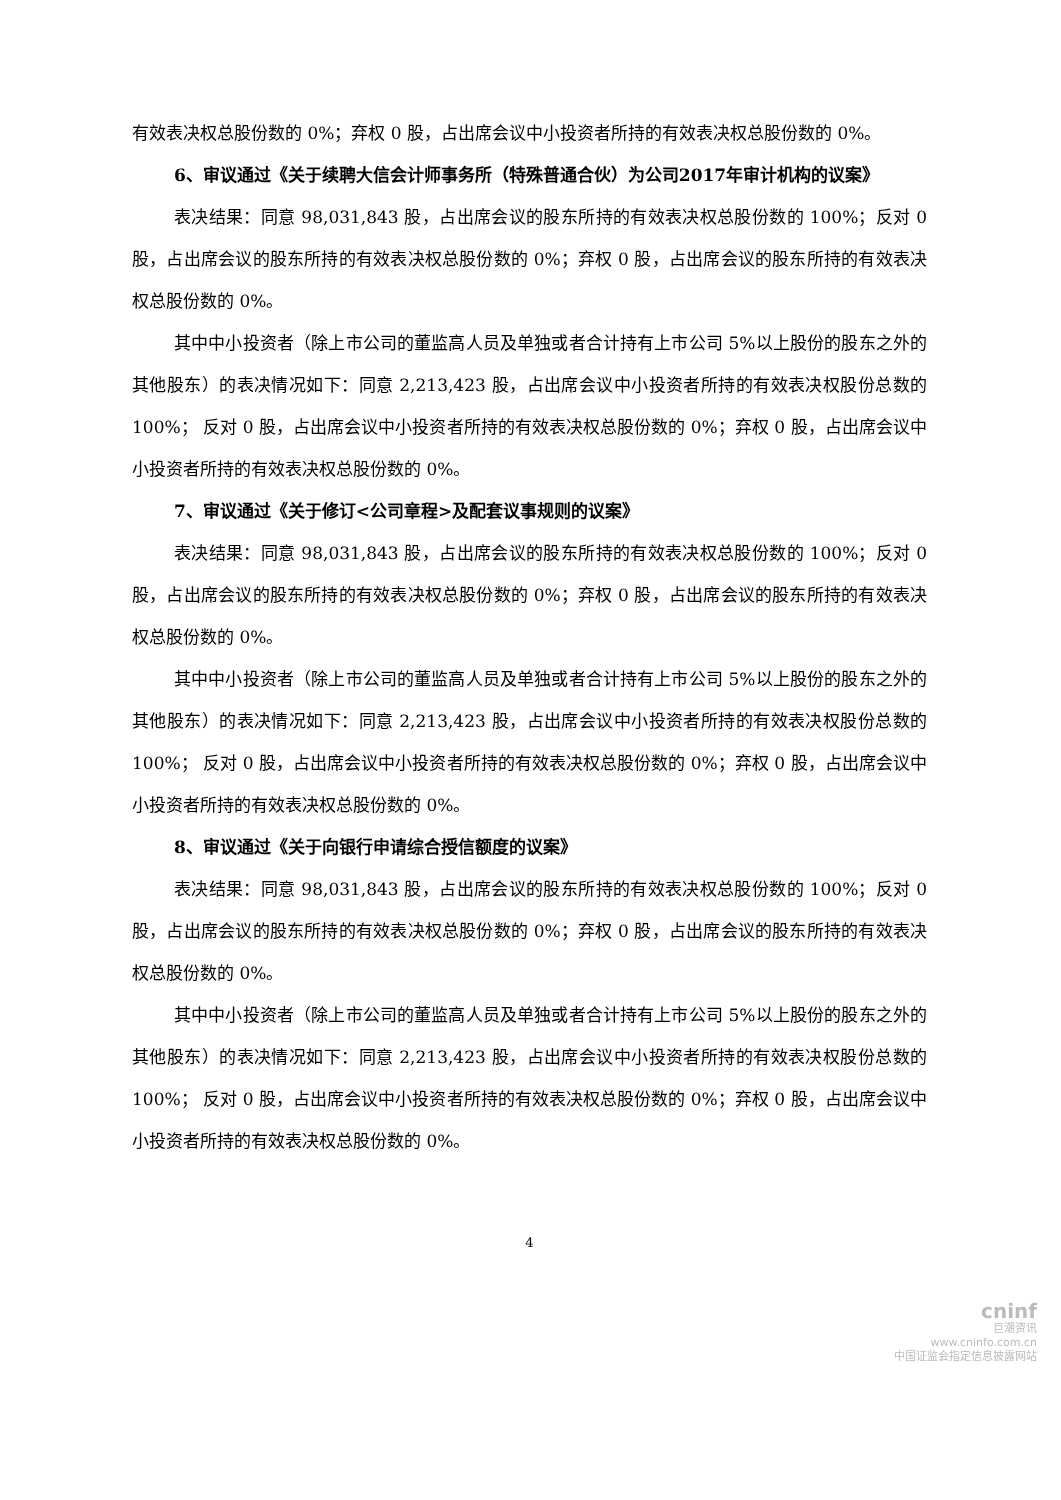有效表决权总股份数的 0%；弃权 0 股，占出席会议中小投资者所持的有效表决权总股份数的 0%。
6、审议通过《关于续聘大信会计师事务所（特殊普通合伙）为公司2017年审计机构的议案》
表决结果：同意 98,031,843 股，占出席会议的股东所持的有效表决权总股份数的 100%；反对 0 股，占出席会议的股东所持的有效表决权总股份数的 0%；弃权 0 股，占出席会议的股东所持的有效表决权总股份数的 0%。
其中中小投资者（除上市公司的董监高人员及单独或者合计持有上市公司 5%以上股份的股东之外的其他股东）的表决情况如下：同意 2,213,423 股，占出席会议中小投资者所持的有效表决权股份总数的 100%； 反对 0 股，占出席会议中小投资者所持的有效表决权总股份数的 0%；弃权 0 股，占出席会议中小投资者所持的有效表决权总股份数的 0%。
7、审议通过《关于修订<公司章程>及配套议事规则的议案》
表决结果：同意 98,031,843 股，占出席会议的股东所持的有效表决权总股份数的 100%；反对 0 股，占出席会议的股东所持的有效表决权总股份数的 0%；弃权 0 股，占出席会议的股东所持的有效表决权总股份数的 0%。
其中中小投资者（除上市公司的董监高人员及单独或者合计持有上市公司 5%以上股份的股东之外的其他股东）的表决情况如下：同意 2,213,423 股，占出席会议中小投资者所持的有效表决权股份总数的 100%； 反对 0 股，占出席会议中小投资者所持的有效表决权总股份数的 0%；弃权 0 股，占出席会议中小投资者所持的有效表决权总股份数的 0%。
8、审议通过《关于向银行申请综合授信额度的议案》
表决结果：同意 98,031,843 股，占出席会议的股东所持的有效表决权总股份数的 100%；反对 0 股，占出席会议的股东所持的有效表决权总股份数的 0%；弃权 0 股，占出席会议的股东所持的有效表决权总股份数的 0%。
其中中小投资者（除上市公司的董监高人员及单独或者合计持有上市公司 5%以上股份的股东之外的其他股东）的表决情况如下：同意 2,213,423 股，占出席会议中小投资者所持的有效表决权股份总数的 100%； 反对 0 股，占出席会议中小投资者所持的有效表决权总股份数的 0%；弃权 0 股，占出席会议中小投资者所持的有效表决权总股份数的 0%。
4
cninf
巨潮资讯
www.cninfo.com.cn
中国证监会指定信息披露网站